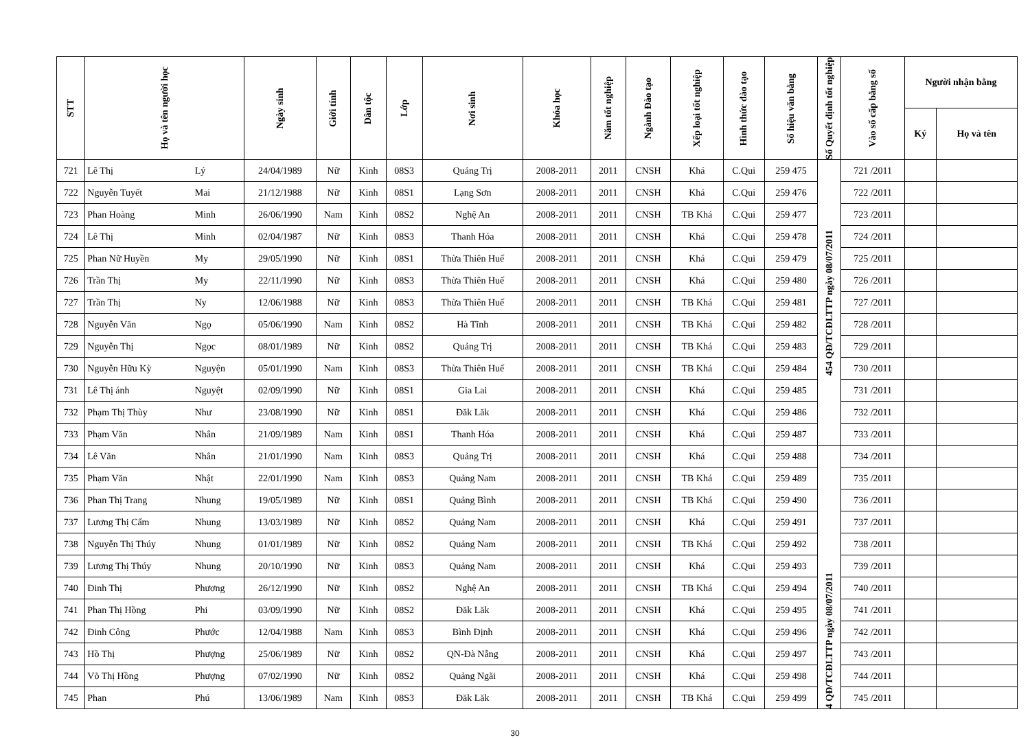| STT | Họ và tên người học | | Ngày sinh | Giới tính | Dân tộc | Lớp | Nơi sinh | Khóa học | Năm tốt nghiệp | Ngành Đào tạo | Xếp loại tốt nghiệp | Hình thức đào tạo | Số hiệu văn bằng | Số Quyết định tốt nghiệp | Vào số cấp bằng số | Người nhận bằng | |
| --- | --- | --- | --- | --- | --- | --- | --- | --- | --- | --- | --- | --- | --- | --- | --- | --- | --- |
| | | | | | | | | | | | | | | | | Ký | Họ và tên |
| 721 | Lê Thị | Lý | 24/04/1989 | Nữ | Kinh | 08S3 | Quảng Trị | 2008-2011 | 2011 | CNSH | Khá | C.Qui | 259 475 | 454 QĐ/TCĐLTTP ngày 08/07/2011 | 721 /2011 | | |
| 722 | Nguyễn Tuyết | Mai | 21/12/1988 | Nữ | Kinh | 08S1 | Lạng Sơn | 2008-2011 | 2011 | CNSH | Khá | C.Qui | 259 476 | | 722 /2011 | | |
| 723 | Phan Hoàng | Minh | 26/06/1990 | Nam | Kinh | 08S2 | Nghệ An | 2008-2011 | 2011 | CNSH | TB Khá | C.Qui | 259 477 | | 723 /2011 | | |
| 724 | Lê Thị | Minh | 02/04/1987 | Nữ | Kinh | 08S3 | Thanh Hóa | 2008-2011 | 2011 | CNSH | Khá | C.Qui | 259 478 | | 724 /2011 | | |
| 725 | Phan Nữ Huyền | My | 29/05/1990 | Nữ | Kinh | 08S1 | Thừa Thiên Huế | 2008-2011 | 2011 | CNSH | Khá | C.Qui | 259 479 | | 725 /2011 | | |
| 726 | Trần Thị | My | 22/11/1990 | Nữ | Kinh | 08S3 | Thừa Thiên Huế | 2008-2011 | 2011 | CNSH | Khá | C.Qui | 259 480 | | 726 /2011 | | |
| 727 | Trần Thị | Ny | 12/06/1988 | Nữ | Kinh | 08S3 | Thừa Thiên Huế | 2008-2011 | 2011 | CNSH | TB Khá | C.Qui | 259 481 | | 727 /2011 | | |
| 728 | Nguyễn Văn | Ngọ | 05/06/1990 | Nam | Kinh | 08S2 | Hà Tĩnh | 2008-2011 | 2011 | CNSH | TB Khá | C.Qui | 259 482 | | 728 /2011 | | |
| 729 | Nguyễn Thị | Ngọc | 08/01/1989 | Nữ | Kinh | 08S2 | Quảng Trị | 2008-2011 | 2011 | CNSH | TB Khá | C.Qui | 259 483 | | 729 /2011 | | |
| 730 | Nguyễn Hữu Kỳ | Nguyện | 05/01/1990 | Nam | Kinh | 08S3 | Thừa Thiên Huế | 2008-2011 | 2011 | CNSH | TB Khá | C.Qui | 259 484 | | 730 /2011 | | |
| 731 | Lê Thị ánh | Nguyệt | 02/09/1990 | Nữ | Kinh | 08S1 | Gia Lai | 2008-2011 | 2011 | CNSH | Khá | C.Qui | 259 485 | | 731 /2011 | | |
| 732 | Phạm Thị Thùy | Như | 23/08/1990 | Nữ | Kinh | 08S1 | Đăk Lăk | 2008-2011 | 2011 | CNSH | Khá | C.Qui | 259 486 | | 732 /2011 | | |
| 733 | Phạm Văn | Nhân | 21/09/1989 | Nam | Kinh | 08S1 | Thanh Hóa | 2008-2011 | 2011 | CNSH | Khá | C.Qui | 259 487 | | 733 /2011 | | |
| 734 | Lê Văn | Nhân | 21/01/1990 | Nam | Kinh | 08S3 | Quảng Trị | 2008-2011 | 2011 | CNSH | Khá | C.Qui | 259 488 | 4 QĐ/TCĐLTTP ngày 08/07/2011 | 734 /2011 | | |
| 735 | Phạm Văn | Nhật | 22/01/1990 | Nam | Kinh | 08S3 | Quảng Nam | 2008-2011 | 2011 | CNSH | TB Khá | C.Qui | 259 489 | | 735 /2011 | | |
| 736 | Phan Thị Trang | Nhung | 19/05/1989 | Nữ | Kinh | 08S1 | Quảng Bình | 2008-2011 | 2011 | CNSH | TB Khá | C.Qui | 259 490 | | 736 /2011 | | |
| 737 | Lương Thị Cẩm | Nhung | 13/03/1989 | Nữ | Kinh | 08S2 | Quảng Nam | 2008-2011 | 2011 | CNSH | Khá | C.Qui | 259 491 | | 737 /2011 | | |
| 738 | Nguyễn Thị Thúy | Nhung | 01/01/1989 | Nữ | Kinh | 08S2 | Quảng Nam | 2008-2011 | 2011 | CNSH | TB Khá | C.Qui | 259 492 | | 738 /2011 | | |
| 739 | Lương Thị Thúy | Nhung | 20/10/1990 | Nữ | Kinh | 08S3 | Quảng Nam | 2008-2011 | 2011 | CNSH | Khá | C.Qui | 259 493 | | 739 /2011 | | |
| 740 | Đinh Thị | Phương | 26/12/1990 | Nữ | Kinh | 08S2 | Nghệ An | 2008-2011 | 2011 | CNSH | TB Khá | C.Qui | 259 494 | | 740 /2011 | | |
| 741 | Phan Thị Hồng | Phi | 03/09/1990 | Nữ | Kinh | 08S2 | Đăk Lăk | 2008-2011 | 2011 | CNSH | Khá | C.Qui | 259 495 | | 741 /2011 | | |
| 742 | Đinh Công | Phước | 12/04/1988 | Nam | Kinh | 08S3 | Bình Định | 2008-2011 | 2011 | CNSH | Khá | C.Qui | 259 496 | | 742 /2011 | | |
| 743 | Hồ Thị | Phượng | 25/06/1989 | Nữ | Kinh | 08S2 | QN-Đà Nẵng | 2008-2011 | 2011 | CNSH | Khá | C.Qui | 259 497 | | 743 /2011 | | |
| 744 | Võ Thị Hồng | Phượng | 07/02/1990 | Nữ | Kinh | 08S2 | Quảng Ngãi | 2008-2011 | 2011 | CNSH | Khá | C.Qui | 259 498 | | 744 /2011 | | |
| 745 | Phan | Phú | 13/06/1989 | Nam | Kinh | 08S3 | Đăk Lăk | 2008-2011 | 2011 | CNSH | TB Khá | C.Qui | 259 499 | | 745 /2011 | | |
30